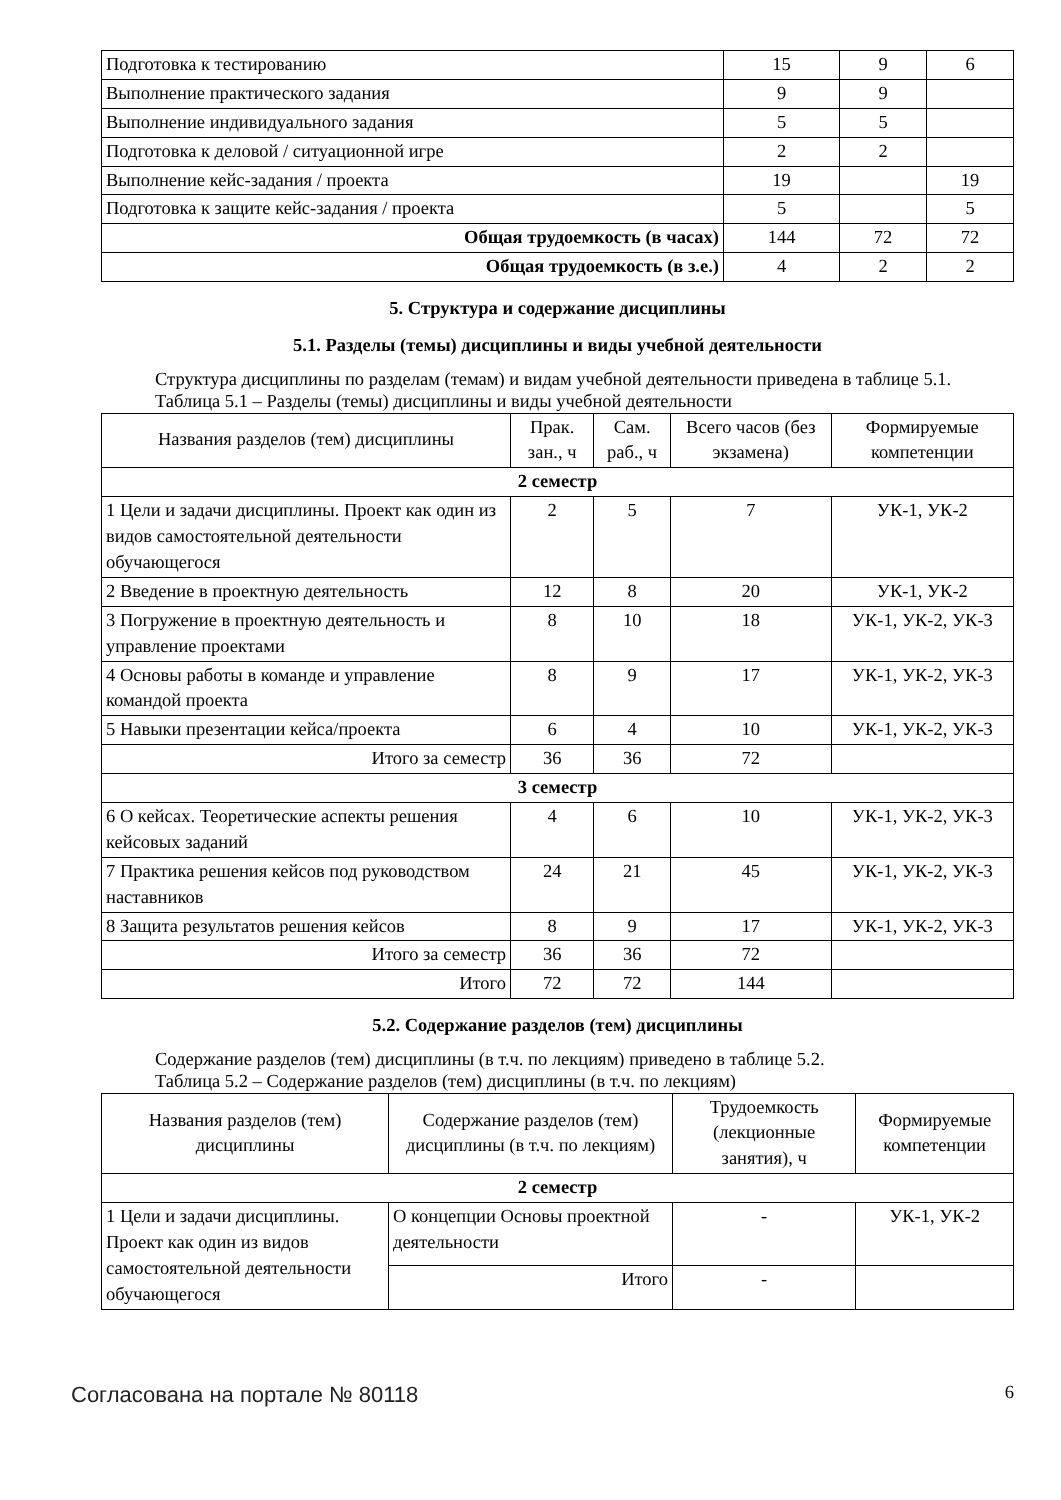| Подготовка к тестированию | 15 | 9 | 6 |
| Выполнение практического задания | 9 | 9 | |
| Выполнение индивидуального задания | 5 | 5 | |
| Подготовка к деловой / ситуационной игре | 2 | 2 | |
| Выполнение кейс-задания / проекта | 19 | | 19 |
| Подготовка к защите кейс-задания / проекта | 5 | | 5 |
| Общая трудоемкость (в часах) | 144 | 72 | 72 |
| Общая трудоемкость (в з.е.) | 4 | 2 | 2 |
5. Структура и содержание дисциплины
5.1. Разделы (темы) дисциплины и виды учебной деятельности
Структура дисциплины по разделам (темам) и видам учебной деятельности приведена в таблице 5.1.
Таблица 5.1 – Разделы (темы) дисциплины и виды учебной деятельности
| Названия разделов (тем) дисциплины | Прак. зан., ч | Сам. раб., ч | Всего часов (без экзамена) | Формируемые компетенции |
| --- | --- | --- | --- | --- |
| 2 семестр | | | | |
| 1 Цели и задачи дисциплины. Проект как один из видов самостоятельной деятельности обучающегося | 2 | 5 | 7 | УК-1, УК-2 |
| 2 Введение в проектную деятельность | 12 | 8 | 20 | УК-1, УК-2 |
| 3 Погружение в проектную деятельность и управление проектами | 8 | 10 | 18 | УК-1, УК-2, УК-3 |
| 4 Основы работы в команде и управление командой проекта | 8 | 9 | 17 | УК-1, УК-2, УК-3 |
| 5 Навыки презентации кейса/проекта | 6 | 4 | 10 | УК-1, УК-2, УК-3 |
| Итого за семестр | 36 | 36 | 72 | |
| 3 семестр | | | | |
| 6 О кейсах. Теоретические аспекты решения кейсовых заданий | 4 | 6 | 10 | УК-1, УК-2, УК-3 |
| 7 Практика решения кейсов под руководством наставников | 24 | 21 | 45 | УК-1, УК-2, УК-3 |
| 8 Защита результатов решения кейсов | 8 | 9 | 17 | УК-1, УК-2, УК-3 |
| Итого за семестр | 36 | 36 | 72 | |
| Итого | 72 | 72 | 144 | |
5.2. Содержание разделов (тем) дисциплины
Содержание разделов (тем) дисциплины (в т.ч. по лекциям) приведено в таблице 5.2.
Таблица 5.2 – Содержание разделов (тем) дисциплины (в т.ч. по лекциям)
| Названия разделов (тем) дисциплины | Содержание разделов (тем) дисциплины (в т.ч. по лекциям) | Трудоемкость (лекционные занятия), ч | Формируемые компетенции |
| --- | --- | --- | --- |
| 2 семестр | | | |
| 1 Цели и задачи дисциплины. Проект как один из видов самостоятельной деятельности обучающегося | О концепции Основы проектной деятельности | - | УК-1, УК-2 |
| | Итого | - | |
Согласована на портале № 80118 6